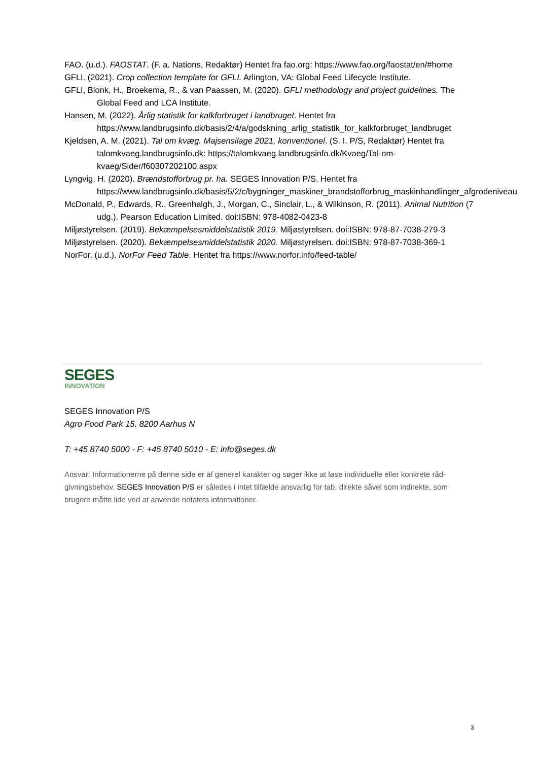FAO. (u.d.). FAOSTAT. (F. a. Nations, Redaktør) Hentet fra fao.org: https://www.fao.org/faostat/en/#home
GFLI. (2021). Crop collection template for GFLI. Arlington, VA: Global Feed Lifecycle Institute.
GFLI, Blonk, H., Broekema, R., & van Paassen, M. (2020). GFLI methodology and project guidelines. The Global Feed and LCA Institute.
Hansen, M. (2022). Årlig statistik for kalkforbruget i landbruget. Hentet fra https://www.landbrugsinfo.dk/basis/2/4/a/godskning_arlig_statistik_for_kalkforbruget_landbruget
Kjeldsen, A. M. (2021). Tal om kvæg. Majsensilage 2021, konventionel. (S. I. P/S, Redaktør) Hentet fra talomkvaeg.landbrugsinfo.dk: https://talomkvaeg.landbrugsinfo.dk/Kvaeg/Tal-om-kvaeg/Sider/f60307202100.aspx
Lyngvig, H. (2020). Brændstofforbrug pr. ha. SEGES Innovation P/S. Hentet fra https://www.landbrugsinfo.dk/basis/5/2/c/bygninger_maskiner_brandstofforbrug_maskinhandlinger_afgrodeniveau
McDonald, P., Edwards, R., Greenhalgh, J., Morgan, C., Sinclair, L., & Wilkinson, R. (2011). Animal Nutrition (7 udg.). Pearson Education Limited. doi:ISBN: 978-4082-0423-8
Miljøstyrelsen. (2019). Bekæmpelsesmiddelstatistik 2019. Miljøstyrelsen. doi:ISBN: 978-87-7038-279-3
Miljøstyrelsen. (2020). Bekæmpelsesmiddelstatistik 2020. Miljøstyrelsen. doi:ISBN: 978-87-7038-369-1
NorFor. (u.d.). NorFor Feed Table. Hentet fra https://www.norfor.info/feed-table/
SEGES
INNOVATION
SEGES Innovation P/S
Agro Food Park 15, 8200 Aarhus N
T: +45 8740 5000 - F: +45 8740 5010 - E: info@seges.dk
Ansvar: Informationerne på denne side er af generel karakter og søger ikke at løse individuelle eller konkrete råd-givningsbehov. SEGES Innovation P/S er således i intet tilfælde ansvarlig for tab, direkte såvel som indirekte, som brugere måtte lide ved at anvende notatets informationer.
3